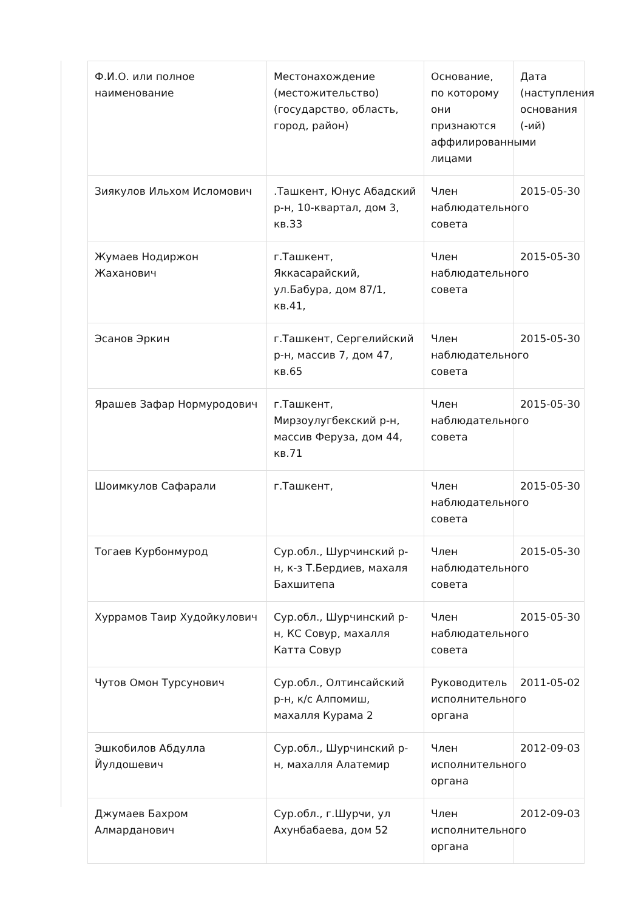| Ф.И.О. или полное наименование | Местонахождение (местожительство) (государство, область, город, район) | Основание, по которому они признаются аффилированными лицами | Дата (наступления основания (-ий) |
| Зиякулов Ильхом Исломович | .Ташкент, Юнус Абадский р-н, 10-квартал, дом 3, кв.33 | Член наблюдательного совета | 2015-05-30 |
| Жумаев Нодиржон Жаханович | г.Ташкент, Яккасарайский, ул.Бабура, дом 87/1, кв.41, | Член наблюдательного совета | 2015-05-30 |
| Эсанов Эркин | г.Ташкент, Сергелийский р-н, массив 7, дом 47, кв.65 | Член наблюдательного совета | 2015-05-30 |
| Ярашев Зафар Нормуродович | г.Ташкент, Мирзоулугбекский р-н, массив Феруза, дом 44, кв.71 | Член наблюдательного совета | 2015-05-30 |
| Шоимкулов Сафарали | г.Ташкент, | Член наблюдательного совета | 2015-05-30 |
| Тогаев Курбонмурод | Сур.обл., Шурчинский р-н, к-з Т.Бердиев, махаля Бахшитепа | Член наблюдательного совета | 2015-05-30 |
| Хуррамов Таир Худойкулович | Сур.обл., Шурчинский р-н, КС Совур, махалля Катта Совур | Член наблюдательного совета | 2015-05-30 |
| Чутов Омон Турсунович | Сур.обл., Олтинсайский р-н, к/с Алпомиш, махалля Курама 2 | Руководитель исполнительного органа | 2011-05-02 |
| Эшкобилов Абдулла Йулдошевич | Сур.обл., Шурчинский р-н, махалля Алатемир | Член исполнительного органа | 2012-09-03 |
| Джумаев Бахром Алмарданович | Сур.обл., г.Шурчи, ул Ахунбабаева, дом 52 | Член исполнительного органа | 2012-09-03 |